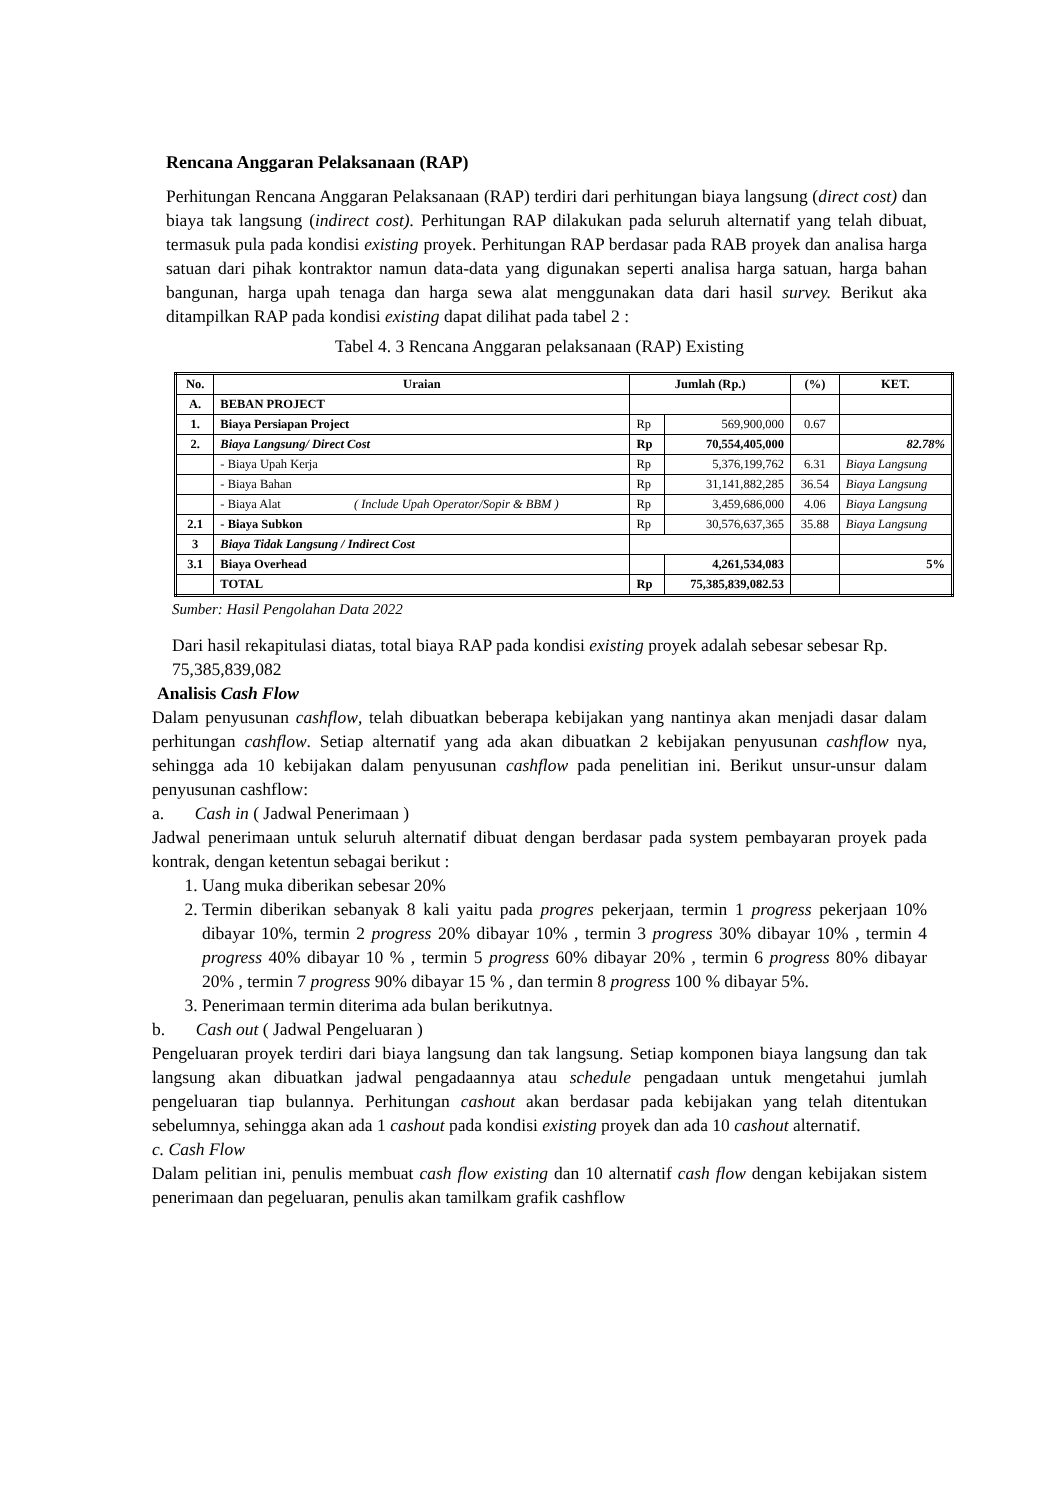Rencana Anggaran Pelaksanaan (RAP)
Perhitungan Rencana Anggaran Pelaksanaan (RAP) terdiri dari perhitungan biaya langsung (direct cost) dan biaya tak langsung (indirect cost). Perhitungan RAP dilakukan pada seluruh alternatif yang telah dibuat, termasuk pula pada kondisi existing proyek. Perhitungan RAP berdasar pada RAB proyek dan analisa harga satuan dari pihak kontraktor namun data-data yang digunakan seperti analisa harga satuan, harga bahan bangunan, harga upah tenaga dan harga sewa alat menggunakan data dari hasil survey. Berikut aka ditampilkan RAP pada kondisi existing dapat dilihat pada tabel 2 :
Tabel 4. 3 Rencana Anggaran pelaksanaan (RAP) Existing
| No. | Uraian | Jumlah (Rp.) | | (%) | KET. |
| --- | --- | --- | --- | --- | --- |
| A. | BEBAN PROJECT | | | | |
| 1. | Biaya Persiapan Project | Rp | 569,900,000 | 0.67 | |
| 2. | Biaya Langsung/ Direct Cost | Rp | 70,554,405,000 | | 82.78% |
| | - Biaya Upah Kerja | Rp | 5,376,199,762 | 6.31 | Biaya Langsung |
| | - Biaya Bahan | Rp | 31,141,882,285 | 36.54 | Biaya Langsung |
| | - Biaya Alat ( Include Upah Operator/Sopir & BBM ) | Rp | 3,459,686,000 | 4.06 | Biaya Langsung |
| 2.1 | - Biaya Subkon | Rp | 30,576,637,365 | 35.88 | Biaya Langsung |
| 3 | Biaya Tidak Langsung / Indirect Cost | | | | |
| 3.1 | Biaya Overhead | | 4,261,534,083 | | 5% |
| | TOTAL | Rp | 75,385,839,082.53 | | |
Sumber: Hasil Pengolahan Data 2022
Dari hasil rekapitulasi diatas, total biaya RAP pada kondisi existing proyek adalah sebesar sebesar Rp. 75,385,839,082
Analisis Cash Flow
Dalam penyusunan cashflow, telah dibuatkan beberapa kebijakan yang nantinya akan menjadi dasar dalam perhitungan cashflow. Setiap alternatif yang ada akan dibuatkan 2 kebijakan penyusunan cashflow nya, sehingga ada 10 kebijakan dalam penyusunan cashflow pada penelitian ini. Berikut unsur-unsur dalam penyusunan cashflow:
a. Cash in ( Jadwal Penerimaan )
Jadwal penerimaan untuk seluruh alternatif dibuat dengan berdasar pada system pembayaran proyek pada kontrak, dengan ketentun sebagai berikut :
1. Uang muka diberikan sebesar 20%
2. Termin diberikan sebanyak 8 kali yaitu pada progres pekerjaan, termin 1 progress pekerjaan 10% dibayar 10%, termin 2 progress 20% dibayar 10% , termin 3 progress 30% dibayar 10% , termin 4 progress 40% dibayar 10 % , termin 5 progress 60% dibayar 20% , termin 6 progress 80% dibayar 20% , termin 7 progress 90% dibayar 15 % , dan termin 8 progress 100 % dibayar 5%.
3. Penerimaan termin diterima ada bulan berikutnya.
b. Cash out ( Jadwal Pengeluaran )
Pengeluaran proyek terdiri dari biaya langsung dan tak langsung. Setiap komponen biaya langsung dan tak langsung akan dibuatkan jadwal pengadaannya atau schedule pengadaan untuk mengetahui jumlah pengeluaran tiap bulannya. Perhitungan cashout akan berdasar pada kebijakan yang telah ditentukan sebelumnya, sehingga akan ada 1 cashout pada kondisi existing proyek dan ada 10 cashout alternatif.
c. Cash Flow
Dalam pelitian ini, penulis membuat cash flow existing dan 10 alternatif cash flow dengan kebijakan sistem penerimaan dan pegeluaran, penulis akan tamilkam grafik cashflow